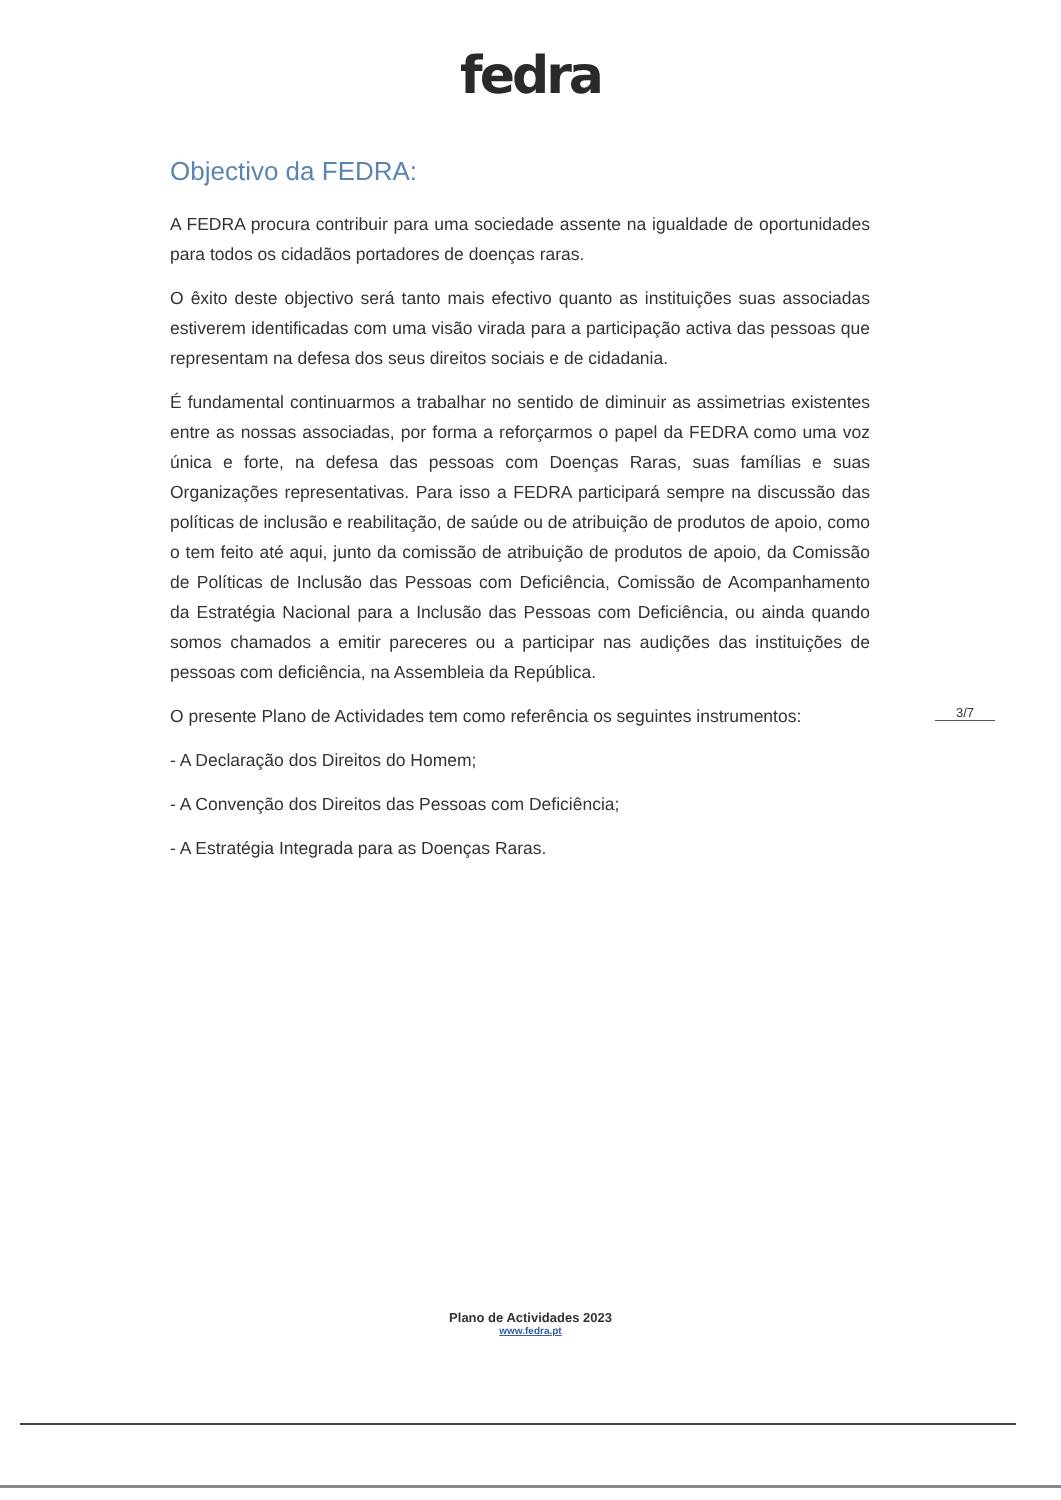fedra
Objectivo da FEDRA:
A FEDRA procura contribuir para uma sociedade assente na igualdade de oportunidades para todos os cidadãos portadores de doenças raras.
O êxito deste objectivo será tanto mais efectivo quanto as instituições suas associadas estiverem identificadas com uma visão virada para a participação activa das pessoas que representam na defesa dos seus direitos sociais e de cidadania.
É fundamental continuarmos a trabalhar no sentido de diminuir as assimetrias existentes entre as nossas associadas, por forma a reforçarmos o papel da FEDRA como uma voz única e forte, na defesa das pessoas com Doenças Raras, suas famílias e suas Organizações representativas. Para isso a FEDRA participará sempre na discussão das políticas de inclusão e reabilitação, de saúde ou de atribuição de produtos de apoio, como o tem feito até aqui, junto da comissão de atribuição de produtos de apoio, da Comissão de Políticas de Inclusão das Pessoas com Deficiência, Comissão de Acompanhamento da Estratégia Nacional para a Inclusão das Pessoas com Deficiência, ou ainda quando somos chamados a emitir pareceres ou a participar nas audições das instituições de pessoas com deficiência, na Assembleia da República.
O presente Plano de Actividades tem como referência os seguintes instrumentos:
- A Declaração dos Direitos do Homem;
- A Convenção dos Direitos das Pessoas com Deficiência;
- A Estratégia Integrada para as Doenças Raras.
3/7
Plano de Actividades 2023
www.fedra.pt